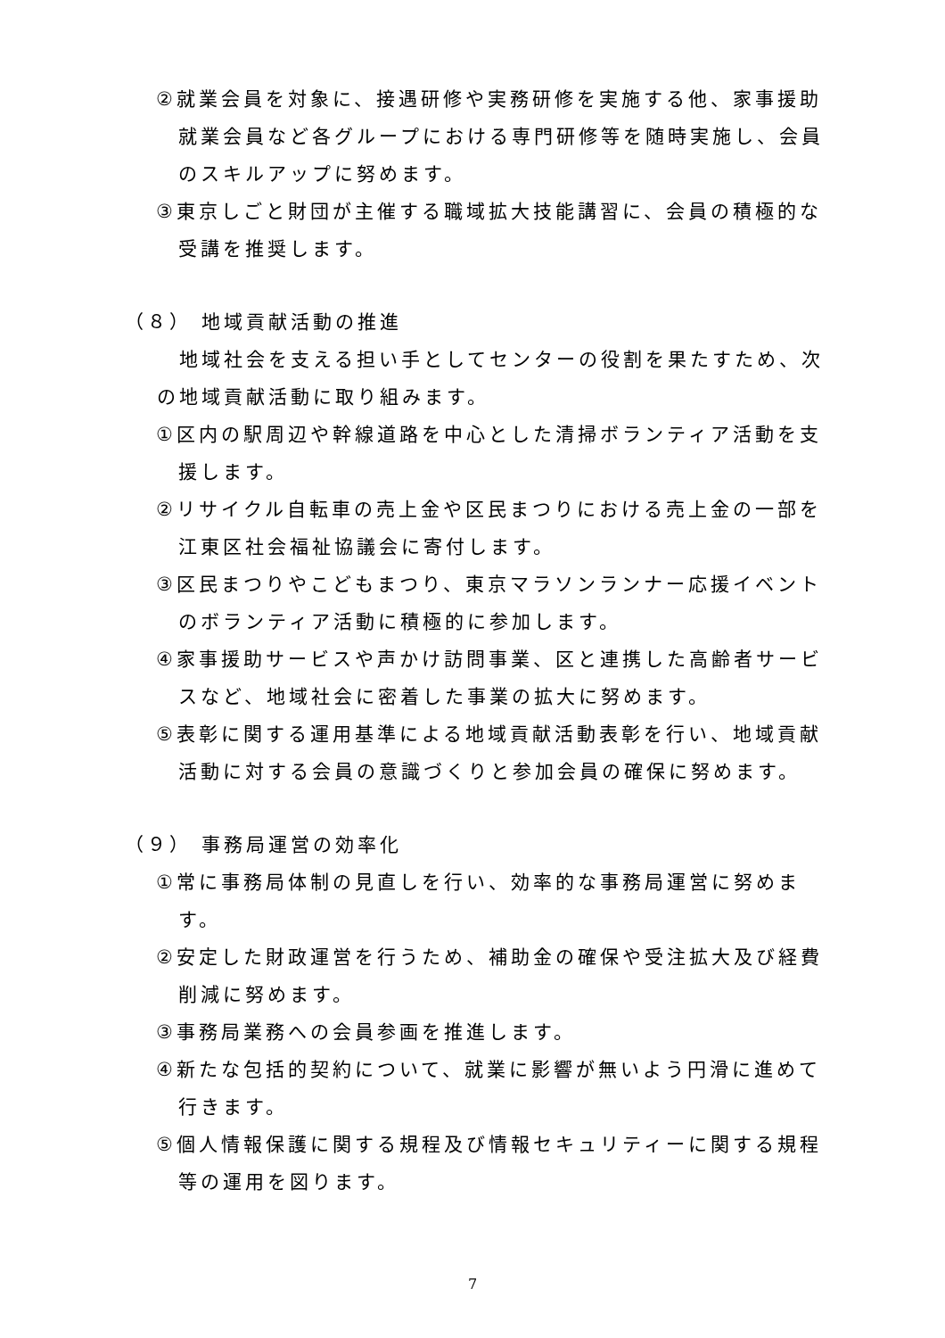②就業会員を対象に、接遇研修や実務研修を実施する他、家事援助就業会員など各グループにおける専門研修等を随時実施し、会員のスキルアップに努めます。
③東京しごと財団が主催する職域拡大技能講習に、会員の積極的な受講を推奨します。
（８） 地域貢献活動の推進
　地域社会を支える担い手としてセンターの役割を果たすため、次の地域貢献活動に取り組みます。
①区内の駅周辺や幹線道路を中心とした清掃ボランティア活動を支援します。
②リサイクル自転車の売上金や区民まつりにおける売上金の一部を江東区社会福祉協議会に寄付します。
③区民まつりやこどもまつり、東京マラソンランナー応援イベントのボランティア活動に積極的に参加します。
④家事援助サービスや声かけ訪問事業、区と連携した高齢者サービスなど、地域社会に密着した事業の拡大に努めます。
⑤表彰に関する運用基準による地域貢献活動表彰を行い、地域貢献活動に対する会員の意識づくりと参加会員の確保に努めます。
（９） 事務局運営の効率化
①常に事務局体制の見直しを行い、効率的な事務局運営に努めます。
②安定した財政運営を行うため、補助金の確保や受注拡大及び経費削減に努めます。
③事務局業務への会員参画を推進します。
④新たな包括的契約について、就業に影響が無いよう円滑に進めて行きます。
⑤個人情報保護に関する規程及び情報セキュリティーに関する規程等の運用を図ります。
7